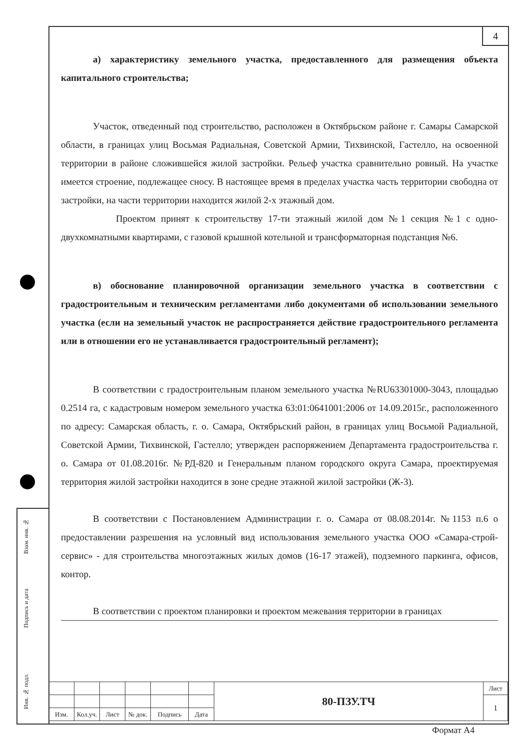4
а) характеристику земельного участка, предоставленного для размещения объекта капитального строительства;
Участок, отведенный под строительство, расположен в Октябрьском районе г. Самары Самарской области, в границах улиц Восьмая Радиальная, Советской Армии, Тихвинской, Гастелло, на освоенной территории в районе сложившейся жилой застройки. Рельеф участка сравнительно ровный. На участке имеется строение, подлежащее сносу. В настоящее время в пределах участка часть территории свободна от застройки, на части территории находится жилой 2-х этажный дом.
Проектом принят к строительству 17-ти этажный жилой дом №1 секция №1 с одно- двухкомнатными квартирами, с газовой крышной котельной и трансформаторная подстанция №6.
в) обоснование планировочной организации земельного участка в соответствии с градостроительным и техническим регламентами либо документами об использовании земельного участка (если на земельный участок не распространяется действие градостроительного регламента или в отношении его не устанавливается градостроительный регламент);
В соответствии с градостроительным планом земельного участка №RU63301000-3043, площадью 0.2514 га, с кадастровым номером земельного участка 63:01:0641001:2006 от 14.09.2015г., расположенного по адресу: Самарская область, г. о. Самара, Октябрьский район, в границах улиц Восьмой Радиальной, Советской Армии, Тихвинской, Гастелло; утвержден распоряжением Департамента градостроительства г. о. Самара от 01.08.2016г. №РД-820 и Генеральным планом городского округа Самара, проектируемая территория жилой застройки находится в зоне средне этажной жилой застройки (Ж-3).
В соответствии с Постановлением Администрации г. о. Самара от 08.08.2014г. №1153 п.6 о предоставлении разрешения на условный вид использования земельного участка ООО «Самара-строй-сервис» - для строительства многоэтажных жилых домов (16-17 этажей), подземного паркинга, офисов, контор.
В соответствии с проектом планировки и проектом межевания территории в границах
Взам. инв. №
Подпись и дата
Инв. № подл.
| | | | | | | 80-ПЗУ.ТЧ | Лист |
| | | | | | | | 1 |
| Изм. | Кол.уч. | Лист | № док. | Подпись | Дата | | |
Формат А4